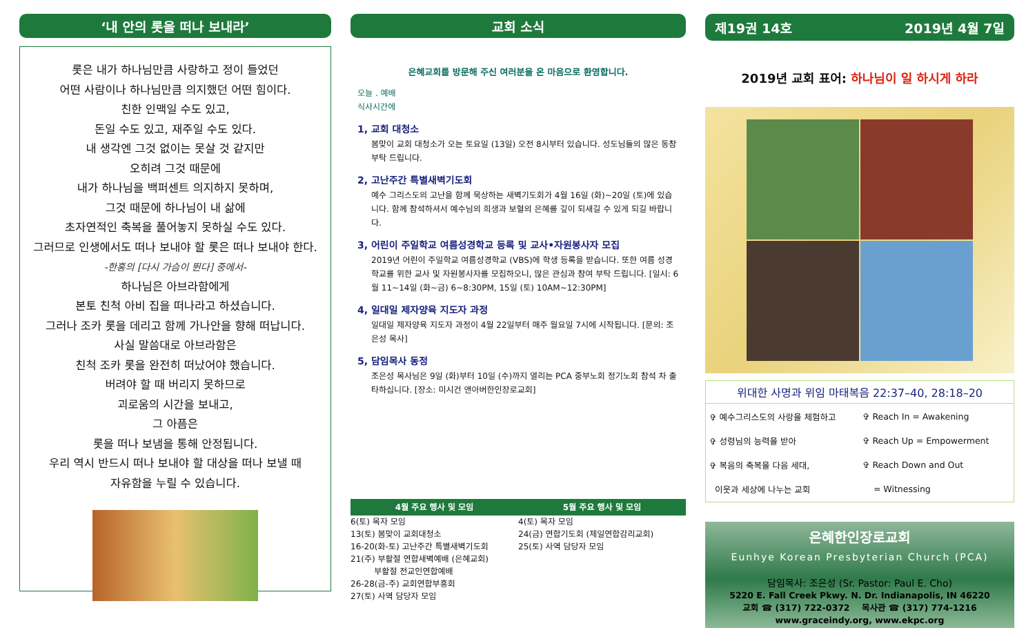‘내 안의 롯을 떠나 보내라’
롯은 내가 하나님만큼 사랑하고 정이 들었던
어떤 사람이나 하나님만큼 의지했던 어떤 힘이다.
친한 인맥일 수도 있고,
돈일 수도 있고, 재주일 수도 있다.
내 생각엔 그것 없이는 못살 것 같지만
오히려 그것 때문에
내가 하나님을 백퍼센트 의지하지 못하며,
그것 때문에 하나님이 내 삶에
초자연적인 축복을 풀어놓지 못하실 수도 있다.
그러므로 인생에서도 떠나 보내야 할 롯은 떠나 보내야 한다.
-한홍의 [다시 가슴이 뛴다] 중에서-
하나님은 아브라함에게
본토 친척 아비 집을 떠나라고 하셨습니다.
그러나 조카 롯을 데리고 함께 가나안을 향해 떠납니다.
사실 말씀대로 아브라함은
친척 조카 롯을 완전히 떠났어야 했습니다.
버려야 할 때 버리지 못하므로
괴로움의 시간을 보내고,
그 아픔은
롯을 떠나 보냄을 통해 안정됩니다.
우리 역시 반드시 떠나 보내야 할 대상을 떠나 보낼 때
자유함을 누릴 수 있습니다.
교회 소식
은혜교회를 방문해 주신 여러분을 온 마음으로 환영합니다.
오늘 . 예배
식사시간에
1, 교회 대청소
봄맞이 교회 대청소가 오는 토요일 (13일) 오전 8시부터 있습니다. 성도님들의 많은 동참 부탁 드립니다.
2, 고난주간 특별새벽기도회
예수 그리스도의 고난을 함께 묵상하는 새벽기도회가 4월 16일 (화)~20일 (토)에 있습니다. 함께 참석하셔서 예수님의 희생과 보혈의 은혜를 깊이 되새길 수 있게 되길 바랍니다.
3, 어린이 주일학교 여름성경학교 등록 및 교사•자원봉사자 모집
2019년 어린이 주일학교 여름성경학교 (VBS)에 학생 등록을 받습니다. 또한 여름 성경학교를 위한 교사 및 자원봉사자를 모집하오니, 많은 관심과 참여 부탁 드립니다. [일시: 6월 11~14일 (화~금) 6~8:30PM, 15일 (토) 10AM~12:30PM]
4, 일대일 제자양육 지도자 과정
일대일 제자양육 지도자 과정이 4월 22일부터 매주 월요일 7시에 시작됩니다. [문의: 조은성 목사]
5, 담임목사 동정
조은성 목사님은 9일 (화)부터 10일 (수)까지 열리는 PCA 중부노회 정기노회 참석 차 출타하십니다. [장소: 미시건 앤아버한인장로교회]
4월 주요 행사 및 모임
6(토) 목자 모임
13(토) 봄맞이 교회대청소
16-20(화-토) 고난주간 특별새벽기도회
21(주) 부활절 연합새벽예배 (은혜교회)
부활절 전교인연합예배
26-28(금-주) 교회연합부흥회
27(토) 사역 담당자 모임
5월 주요 행사 및 모임
4(토) 목자 모임
24(금) 연합기도회 (제일연합감리교회)
25(토) 사역 담당자 모임
제19권 14호 2019년 4월 7일
2019년 교회 표어: 하나님이 일 하시게 하라
위대한 사명과 위임 마태복음 22:37–40, 28:18–20
| ✞ 예수그리스도의 사랑을 체험하고 | ✞ Reach In = Awakening |
| ✞ 성령님의 능력을 받아 | ✞ Reach Up = Empowerment |
| ✞ 복음의 축복을 다음 세대, | ✞ Reach Down and Out |
| 이웃과 세상에 나누는 교회 | = Witnessing |
은혜한인장로교회
Eunhye Korean Presbyterian Church (PCA)
담임목사: 조은성 (Sr. Pastor: Paul E. Cho)
5220 E. Fall Creek Pkwy. N. Dr. Indianapolis, IN 46220
교회 ☎ (317) 722-0372 목사관 ☎ (317) 774-1216
www.graceindy.org, www.ekpc.org